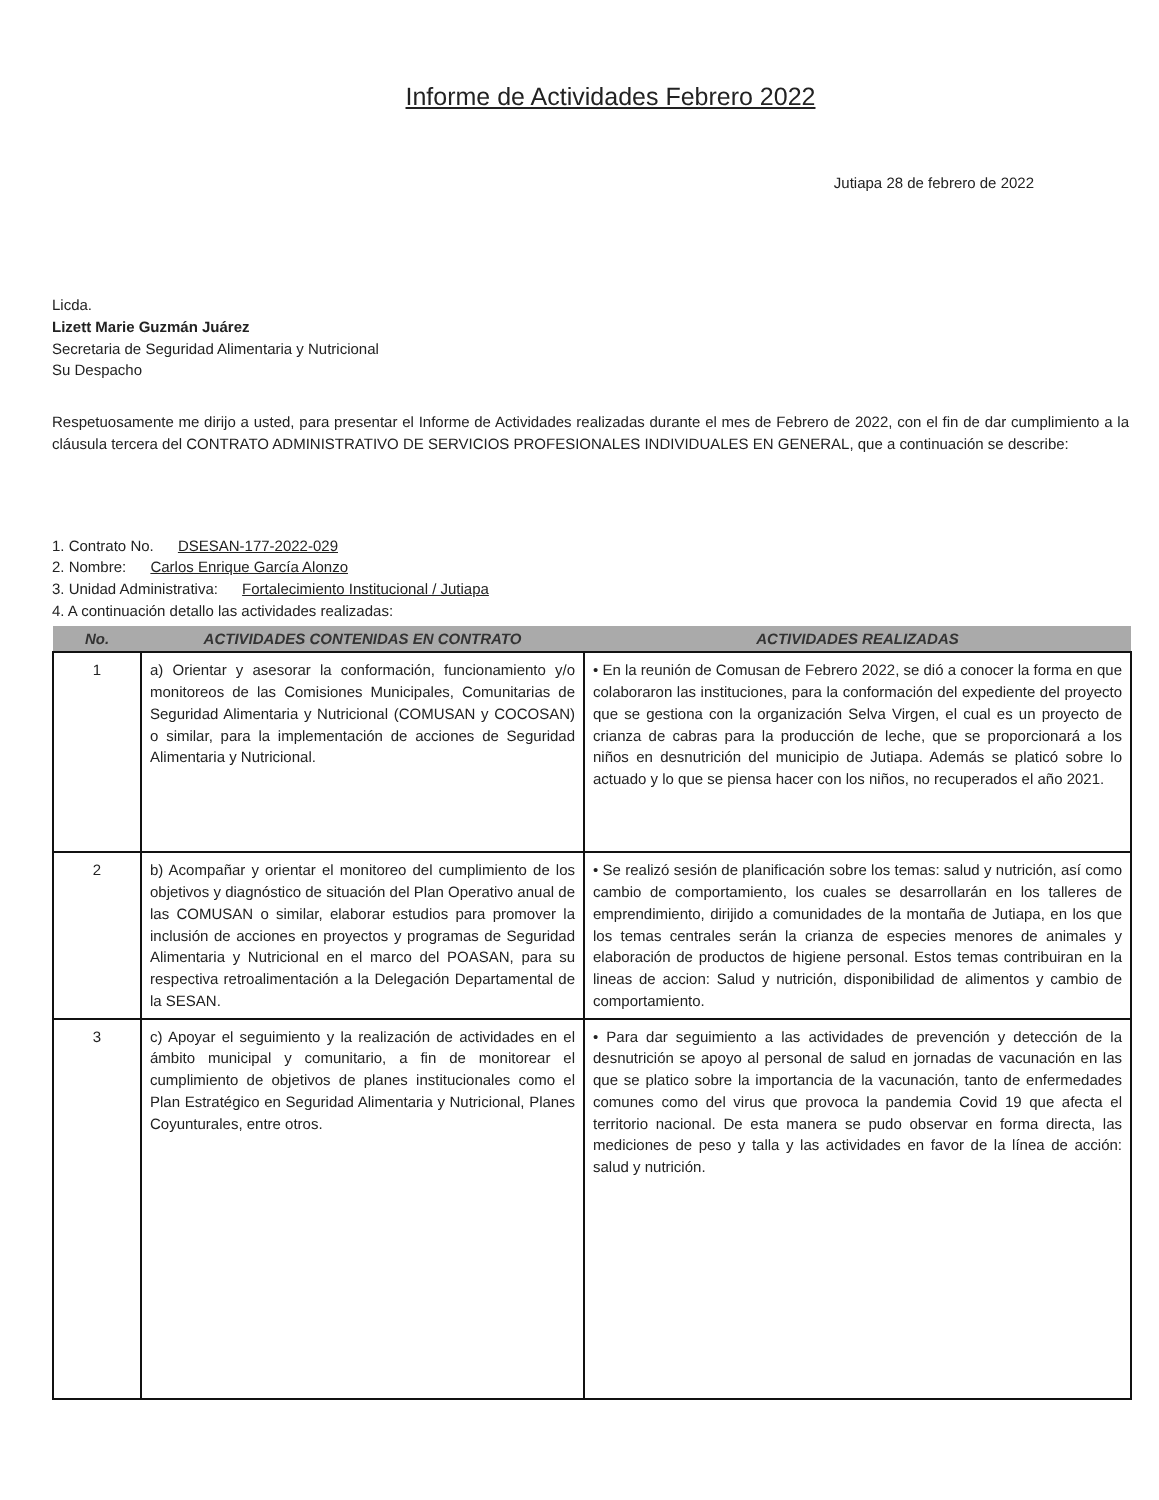Informe de Actividades Febrero 2022
Jutiapa 28 de febrero de 2022
Licda.
Lizett Marie Guzmán Juárez
Secretaria de Seguridad Alimentaria y Nutricional
Su Despacho
Respetuosamente me dirijo a usted, para presentar el Informe de Actividades realizadas durante el mes de Febrero de 2022, con el fin de dar cumplimiento a la cláusula tercera del CONTRATO ADMINISTRATIVO DE SERVICIOS PROFESIONALES INDIVIDUALES EN GENERAL, que a continuación se describe:
1. Contrato No. DSESAN-177-2022-029
2. Nombre: Carlos Enrique García Alonzo
3. Unidad Administrativa: Fortalecimiento Institucional / Jutiapa
4. A continuación detallo las actividades realizadas:
| No. | ACTIVIDADES CONTENIDAS EN CONTRATO | ACTIVIDADES REALIZADAS |
| --- | --- | --- |
| 1 | a) Orientar y asesorar la conformación, funcionamiento y/o monitoreos de las Comisiones Municipales, Comunitarias de Seguridad Alimentaria y Nutricional (COMUSAN y COCOSAN) o similar, para la implementación de acciones de Seguridad Alimentaria y Nutricional. | • En la reunión de Comusan de Febrero 2022, se dió a conocer la forma en que colaboraron las instituciones, para la conformación del expediente del proyecto que se gestiona con la organización Selva Virgen, el cual es un proyecto de crianza de cabras para la producción de leche, que se proporcionará a los niños en desnutrición del municipio de Jutiapa. Además se platicó sobre lo actuado y lo que se piensa hacer con los niños, no recuperados el año 2021. |
| 2 | b) Acompañar y orientar el monitoreo del cumplimiento de los objetivos y diagnóstico de situación del Plan Operativo anual de las COMUSAN o similar, elaborar estudios para promover la inclusión de acciones en proyectos y programas de Seguridad Alimentaria y Nutricional en el marco del POASAN, para su respectiva retroalimentación a la Delegación Departamental de la SESAN. | • Se realizó sesión de planificación sobre los temas: salud y nutrición, así como cambio de comportamiento, los cuales se desarrollarán en los talleres de emprendimiento, dirijido a comunidades de la montaña de Jutiapa, en los que los temas centrales serán la crianza de especies menores de animales y elaboración de productos de higiene personal. Estos temas contribuiran en la lineas de accion: Salud y nutrición, disponibilidad de alimentos y cambio de comportamiento. |
| 3 | c) Apoyar el seguimiento y la realización de actividades en el ámbito municipal y comunitario, a fin de monitorear el cumplimiento de objetivos de planes institucionales como el Plan Estratégico en Seguridad Alimentaria y Nutricional, Planes Coyunturales, entre otros. | • Para dar seguimiento a las actividades de prevención y detección de la desnutrición se apoyo al personal de salud en jornadas de vacunación en las que se platico sobre la importancia de la vacunación, tanto de enfermedades comunes como del virus que provoca la pandemia Covid 19 que afecta el territorio nacional. De esta manera se pudo observar en forma directa, las mediciones de peso y talla y las actividades en favor de la línea de acción: salud y nutrición. |